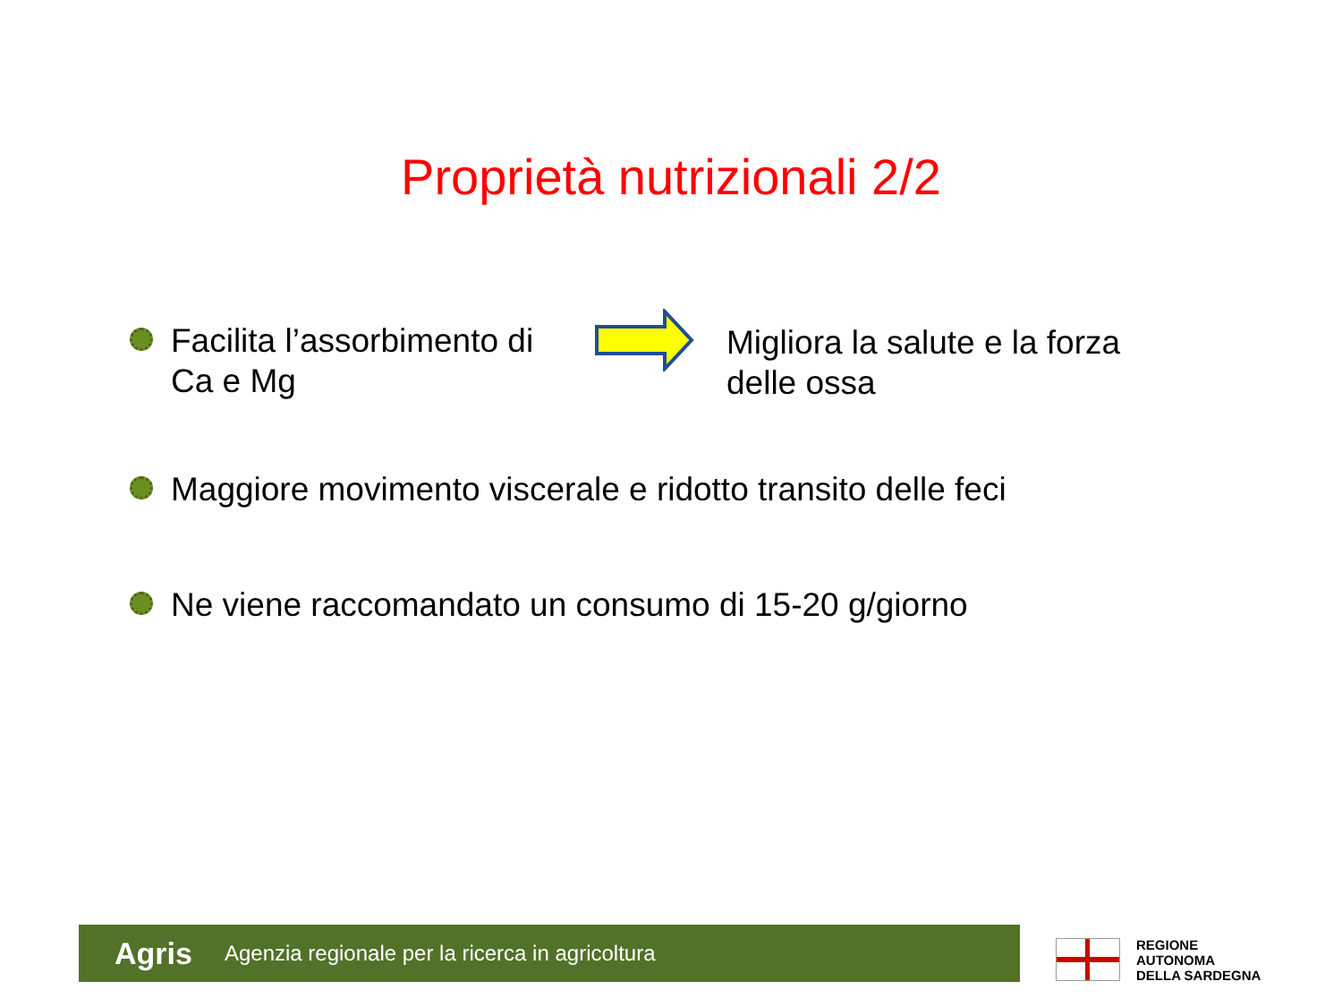Proprietà nutrizionali 2/2
Facilita l’assorbimento di
Ca e Mg
Migliora la salute e la forza
delle ossa
Maggiore movimento viscerale e ridotto transito delle feci
Ne viene raccomandato un consumo di 15-20 g/giorno
Agris Agenzia regionale per la ricerca in agricoltura
REGIONE
AUTONOMA
DELLA SARDEGNA